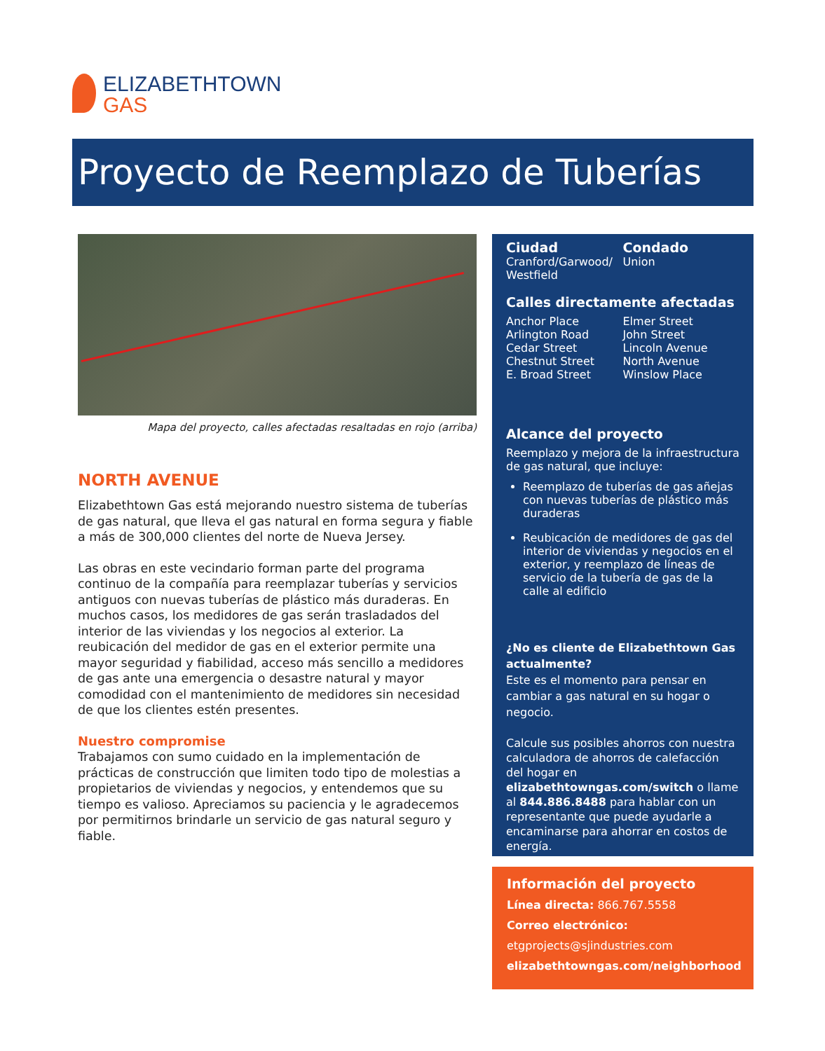ELIZABETHTOWN
GAS
Proyecto de Reemplazo de Tuberías
Mapa del proyecto, calles afectadas resaltadas en rojo (arriba)
NORTH AVENUE
Elizabethtown Gas está mejorando nuestro sistema de tuberías de gas natural, que lleva el gas natural en forma segura y fiable a más de 300,000 clientes del norte de Nueva Jersey.
Las obras en este vecindario forman parte del programa continuo de la compañía para reemplazar tuberías y servicios antiguos con nuevas tuberías de plástico más duraderas. En muchos casos, los medidores de gas serán trasladados del interior de las viviendas y los negocios al exterior. La reubicación del medidor de gas en el exterior permite una mayor seguridad y fiabilidad, acceso más sencillo a medidores de gas ante una emergencia o desastre natural y mayor comodidad con el mantenimiento de medidores sin necesidad de que los clientes estén presentes.
Nuestro compromise
Trabajamos con sumo cuidado en la implementación de prácticas de construcción que limiten todo tipo de molestias a propietarios de viviendas y negocios, y entendemos que su tiempo es valioso. Apreciamos su paciencia y le agradecemos por permitirnos brindarle un servicio de gas natural seguro y fiable.
Ciudad
Cranford/Garwood/ Westfield
Condado
Union
Calles directamente afectadas
Anchor Place
Arlington Road
Cedar Street
Chestnut Street
E. Broad Street
Elmer Street
John Street
Lincoln Avenue
North Avenue
Winslow Place
Alcance del proyecto
Reemplazo y mejora de la infraestructura de gas natural, que incluye:
Reemplazo de tuberías de gas añejas con nuevas tuberías de plástico más duraderas
Reubicación de medidores de gas del interior de viviendas y negocios en el exterior, y reemplazo de líneas de servicio de la tubería de gas de la calle al edificio
¿No es cliente de Elizabethtown Gas actualmente?
Este es el momento para pensar en cambiar a gas natural en su hogar o negocio.
Calcule sus posibles ahorros con nuestra calculadora de ahorros de calefacción del hogar en elizabethtowngas.com/switch o llame al 844.886.8488 para hablar con un representante que puede ayudarle a encaminarse para ahorrar en costos de energía.
Información del proyecto
Línea directa: 866.767.5558
Correo electrónico:
etgprojects@sjindustries.com
elizabethtowngas.com/neighborhood